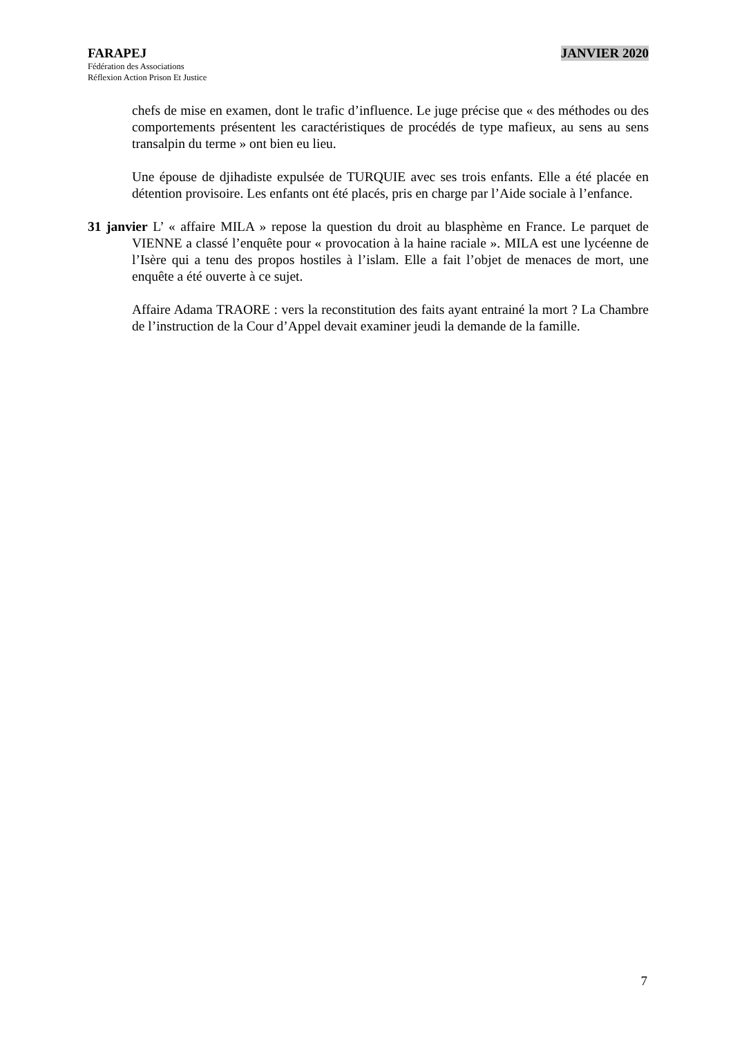FARAPEJ JANVIER 2020
Fédération des Associations
Réflexion Action Prison Et Justice
chefs de mise en examen, dont le trafic d’influence. Le juge précise que « des méthodes ou des comportements présentent les caractéristiques de procédés de type mafieux, au sens au sens transalpin du terme » ont bien eu lieu.
Une épouse de djihadiste expulsée de TURQUIE avec ses trois enfants. Elle a été placée en détention provisoire. Les enfants ont été placés, pris en charge par l’Aide sociale à l’enfance.
31 janvier L’ « affaire MILA » repose la question du droit au blasphème en France. Le parquet de VIENNE a classé l’enquête pour « provocation à la haine raciale ». MILA est une lycéenne de l’Isère qui a tenu des propos hostiles à l’islam. Elle a fait l’objet de menaces de mort, une enquête a été ouverte à ce sujet.
Affaire Adama TRAORE : vers la reconstitution des faits ayant entrainé la mort ? La Chambre de l’instruction de la Cour d’Appel devait examiner jeudi la demande de la famille.
7